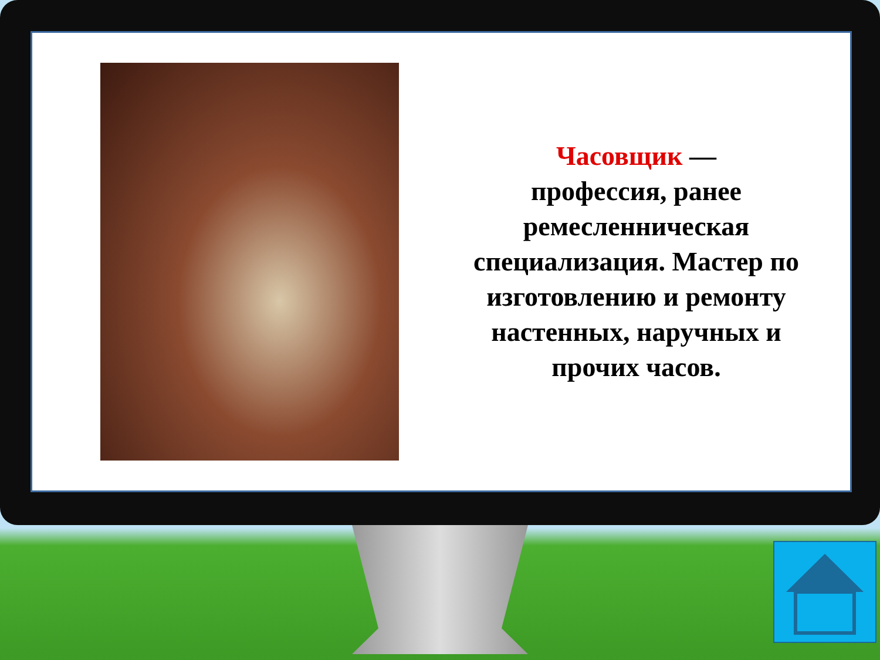Часовщик —
профессия, ранее ремесленническая специализация. Мастер по изготовлению и ремонту настенных, наручных и прочих часов.